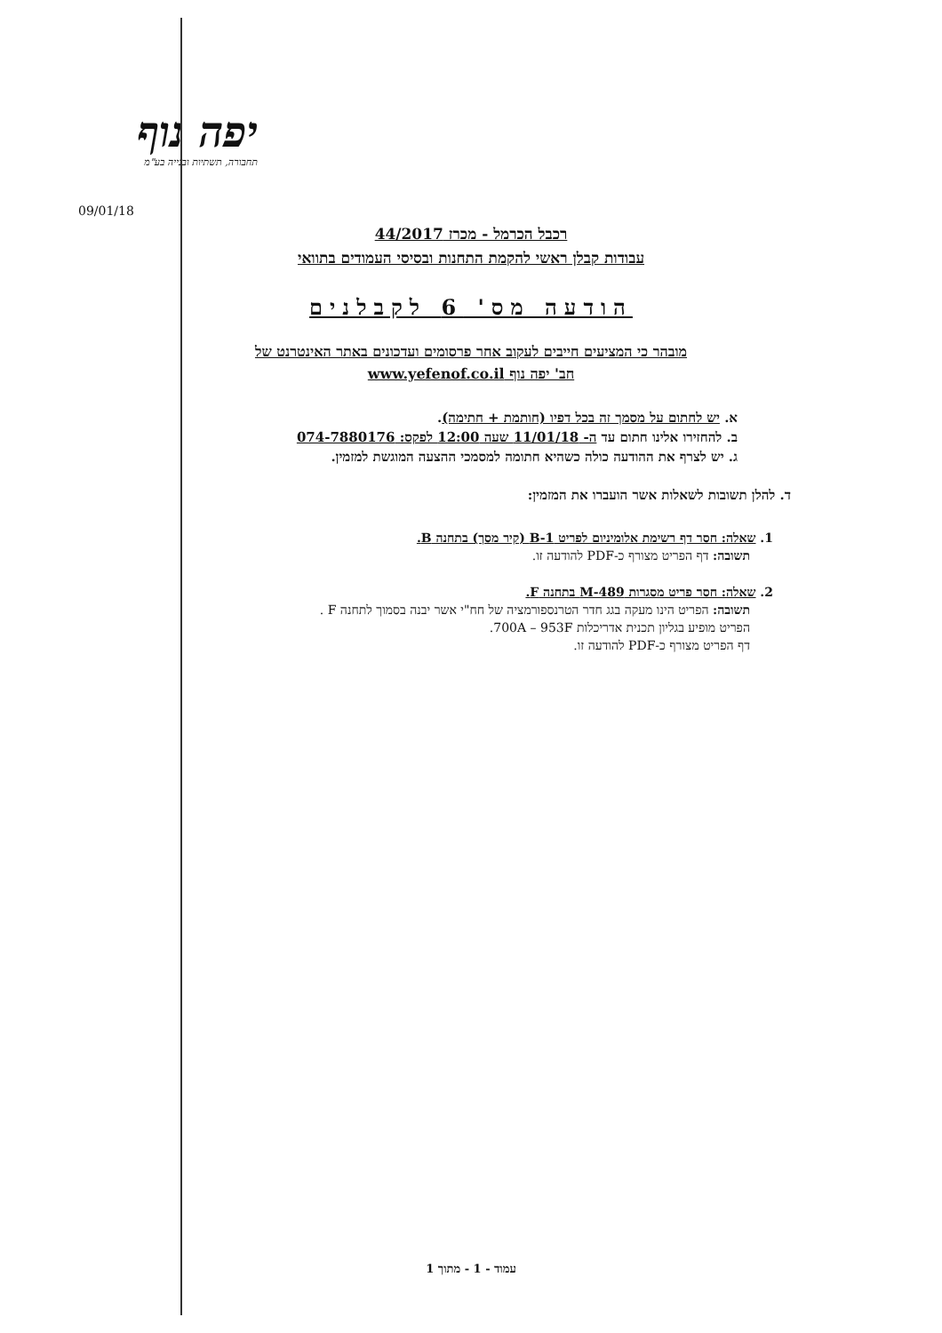יפה נוף
תחבורה, תשתיות ובנייה בע"מ
09/01/18
רכבל הכרמל - מכרז 44/2017
עבודות קבלן ראשי להקמת התחנות ובסיסי העמודים בתוואי
הודעה מס' 6 לקבלנים
מובהר כי המציעים חייבים לעקוב אחר פרסומים ועדכונים באתר האינטרנט של
חב' יפה נוף www.yefenof.co.il
א. יש לחתום על מסמך זה בכל דפיו (חותמת + חתימה).
ב. להחזירו אלינו חתום עד ה- 11/01/18 שעה 12:00 לפקס: 074-7880176
ג. יש לצרף את ההודעה כולה כשהיא חתומה למסמכי ההצעה המוגשת למזמין.
ד. להלן תשובות לשאלות אשר הועברו את המזמין:
1. שאלה: חסר דף רשימת אלומיניום לפריט B-1 (קיר מסך) בתחנה B.
תשובה: דף הפריט מצורף כ-PDF להודעה זו.
2. שאלה: חסר פריט מסגרות M-489 בתחנה F.
תשובה: הפריט הינו מעקה בגג חדר הטרנספורמציה של חח"י אשר יבנה בסמוך לתחנה F .
הפריט מופיע בגליון תכנית אדריכלות 700A – 953F.
דף הפריט מצורף כ-PDF להודעה זו.
עמוד - 1 - מתוך 1